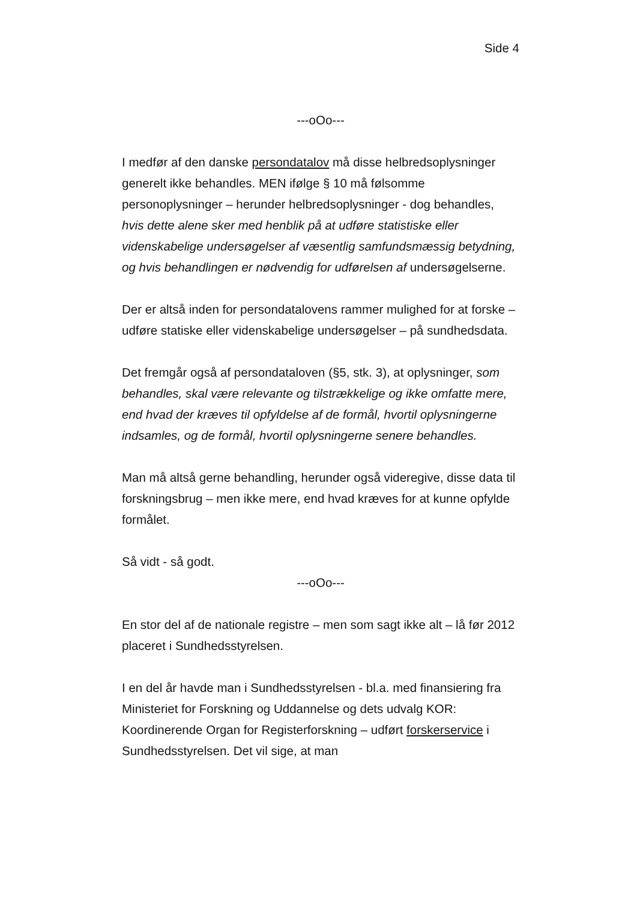Side 4
---oOo---
I medfør af den danske persondatalov må disse helbredsoplysninger generelt ikke behandles. MEN ifølge § 10 må følsomme personoplysninger – herunder helbredsoplysninger - dog behandles, hvis dette alene sker med henblik på at udføre statistiske eller videnskabelige undersøgelser af væsentlig samfundsmæssig betydning, og hvis behandlingen er nødvendig for udførelsen af undersøgelserne.
Der er altså inden for persondatalovens rammer mulighed for at forske – udføre statiske eller videnskabelige undersøgelser – på sundhedsdata.
Det fremgår også af persondataloven (§5, stk. 3), at oplysninger, som behandles, skal være relevante og tilstrækkelige og ikke omfatte mere, end hvad der kræves til opfyldelse af de formål, hvortil oplysningerne indsamles, og de formål, hvortil oplysningerne senere behandles.
Man må altså gerne behandling, herunder også videregive, disse data til forskningsbrug – men ikke mere, end hvad kræves for at kunne opfylde formålet.
Så vidt - så godt.
---oOo---
En stor del af de nationale registre – men som sagt ikke alt – lå før 2012 placeret i Sundhedsstyrelsen.
I en del år havde man i Sundhedsstyrelsen - bl.a. med finansiering fra Ministeriet for Forskning og Uddannelse og dets udvalg KOR: Koordinerende Organ for Registerforskning – udført forskerservice i Sundhedsstyrelsen. Det vil sige, at man